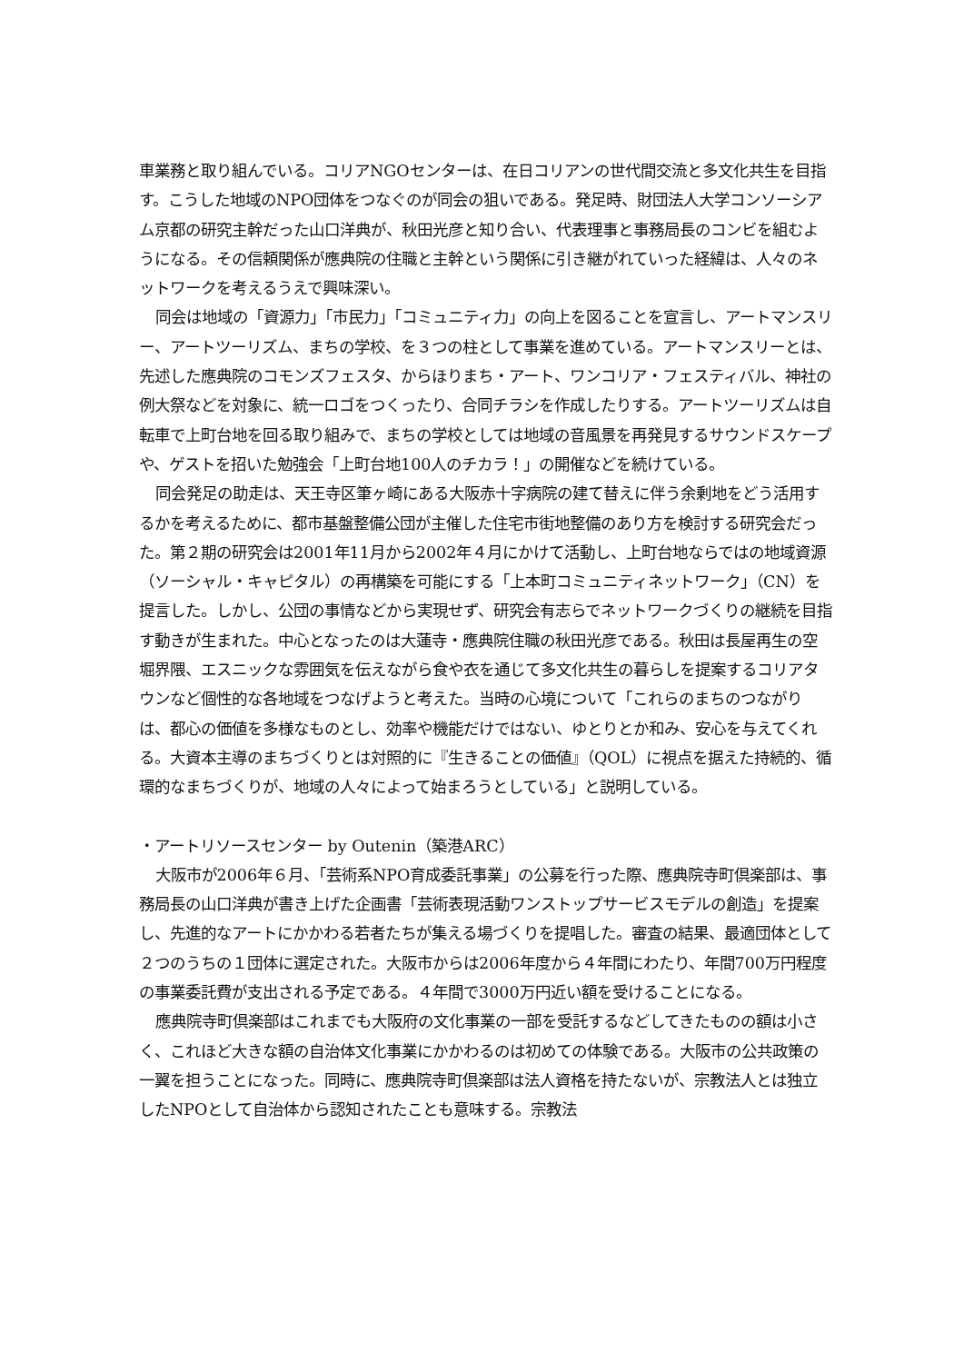車業務と取り組んでいる。コリアNGOセンターは、在日コリアンの世代間交流と多文化共生を目指す。こうした地域のNPO団体をつなぐのが同会の狙いである。発足時、財団法人大学コンソーシアム京都の研究主幹だった山口洋典が、秋田光彦と知り合い、代表理事と事務局長のコンビを組むようになる。その信頼関係が應典院の住職と主幹という関係に引き継がれていった経緯は、人々のネットワークを考えるうえで興味深い。
同会は地域の「資源力」「市民力」「コミュニティ力」の向上を図ることを宣言し、アートマンスリー、アートツーリズム、まちの学校、を３つの柱として事業を進めている。アートマンスリーとは、先述した應典院のコモンズフェスタ、からほりまち・アート、ワンコリア・フェスティバル、神社の例大祭などを対象に、統一ロゴをつくったり、合同チラシを作成したりする。アートツーリズムは自転車で上町台地を回る取り組みで、まちの学校としては地域の音風景を再発見するサウンドスケープや、ゲストを招いた勉強会「上町台地100人のチカラ！」の開催などを続けている。
同会発足の助走は、天王寺区筆ヶ崎にある大阪赤十字病院の建て替えに伴う余剰地をどう活用するかを考えるために、都市基盤整備公団が主催した住宅市街地整備のあり方を検討する研究会だった。第２期の研究会は2001年11月から2002年４月にかけて活動し、上町台地ならではの地域資源（ソーシャル・キャピタル）の再構築を可能にする「上本町コミュニティネットワーク」（CN）を提言した。しかし、公団の事情などから実現せず、研究会有志らでネットワークづくりの継続を目指す動きが生まれた。中心となったのは大蓮寺・應典院住職の秋田光彦である。秋田は長屋再生の空堀界隈、エスニックな雰囲気を伝えながら食や衣を通じて多文化共生の暮らしを提案するコリアタウンなど個性的な各地域をつなげようと考えた。当時の心境について「これらのまちのつながりは、都心の価値を多様なものとし、効率や機能だけではない、ゆとりとか和み、安心を与えてくれる。大資本主導のまちづくりとは対照的に『生きることの価値』（QOL）に視点を据えた持続的、循環的なまちづくりが、地域の人々によって始まろうとしている」と説明している。
・アートリソースセンター by Outenin（築港ARC）
大阪市が2006年６月、「芸術系NPO育成委託事業」の公募を行った際、應典院寺町倶楽部は、事務局長の山口洋典が書き上げた企画書「芸術表現活動ワンストップサービスモデルの創造」を提案し、先進的なアートにかかわる若者たちが集える場づくりを提唱した。審査の結果、最適団体として２つのうちの１団体に選定された。大阪市からは2006年度から４年間にわたり、年間700万円程度の事業委託費が支出される予定である。４年間で3000万円近い額を受けることになる。
應典院寺町倶楽部はこれまでも大阪府の文化事業の一部を受託するなどしてきたものの額は小さく、これほど大きな額の自治体文化事業にかかわるのは初めての体験である。大阪市の公共政策の一翼を担うことになった。同時に、應典院寺町倶楽部は法人資格を持たないが、宗教法人とは独立したNPOとして自治体から認知されたことも意味する。宗教法